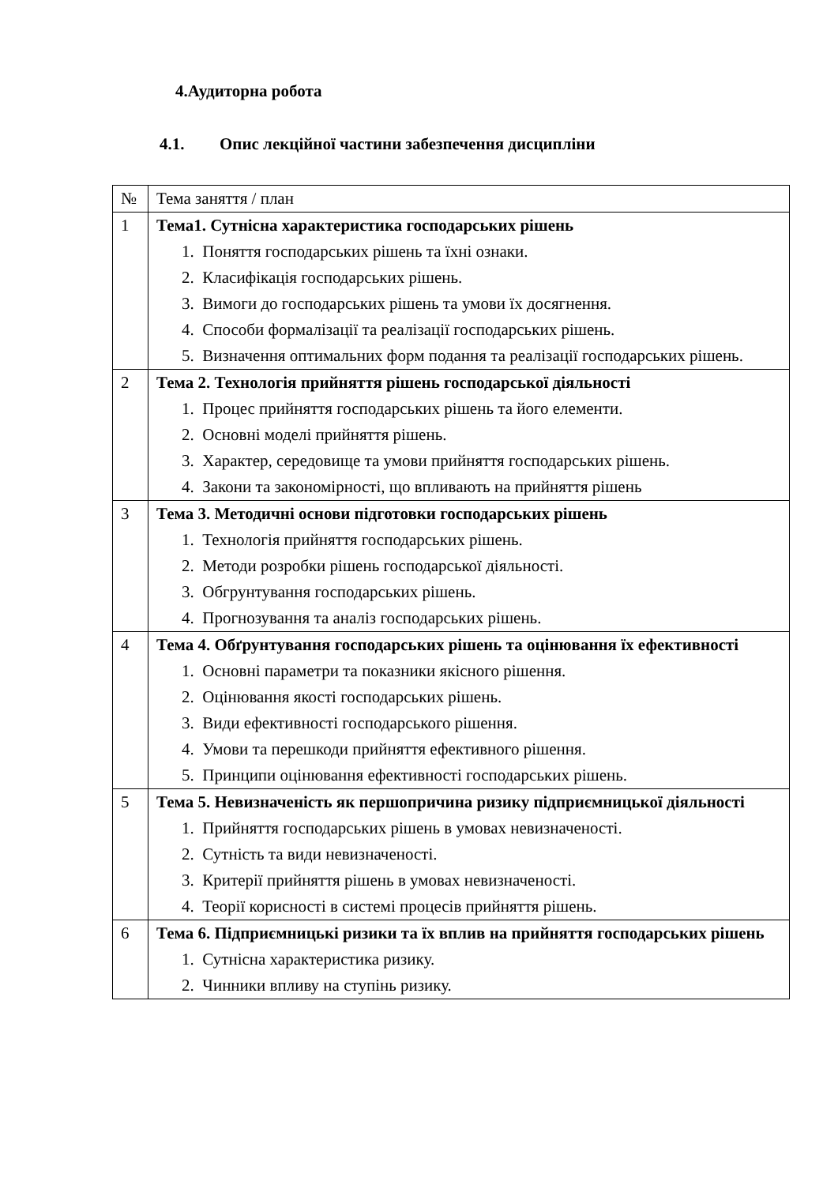4.Аудиторна робота
4.1. Опис лекційної частини забезпечення дисципліни
| № | Тема заняття / план |
| 1 | Тема1. Сутнісна характеристика господарських рішень 1. Поняття господарських рішень та їхні ознаки. 2. Класифікація господарських рішень. 3. Вимоги до господарських рішень та умови їх досягнення. 4. Способи формалізації та реалізації господарських рішень. 5. Визначення оптимальних форм подання та реалізації господарських рішень. |
| 2 | Тема 2. Технологія прийняття рішень господарської діяльності 1. Процес прийняття господарських рішень та його елементи. 2. Основні моделі прийняття рішень. 3. Характер, середовище та умови прийняття господарських рішень. 4. Закони та закономірності, що впливають на прийняття рішень |
| 3 | Тема 3. Методичні основи підготовки господарських рішень 1. Технологія прийняття господарських рішень. 2. Методи розробки рішень господарської діяльності. 3. Обгрунтування господарських рішень. 4. Прогнозування та аналіз господарських рішень. |
| 4 | Тема 4. Обґрунтування господарських рішень та оцінювання їх ефективності 1. Основні параметри та показники якісного рішення. 2. Оцінювання якості господарських рішень. 3. Види ефективності господарського рішення. 4. Умови та перешкоди прийняття ефективного рішення. 5. Принципи оцінювання ефективності господарських рішень. |
| 5 | Тема 5. Невизначеність як першопричина ризику підприємницької діяльності 1. Прийняття господарських рішень в умовах невизначеності. 2. Сутність та види невизначеності. 3. Критерії прийняття рішень в умовах невизначеності. 4. Теорії корисності в системі процесів прийняття рішень. |
| 6 | Тема 6. Підприємницькі ризики та їх вплив на прийняття господарських рішень 1. Сутнісна характеристика ризику. 2. Чинники впливу на ступінь ризику. |